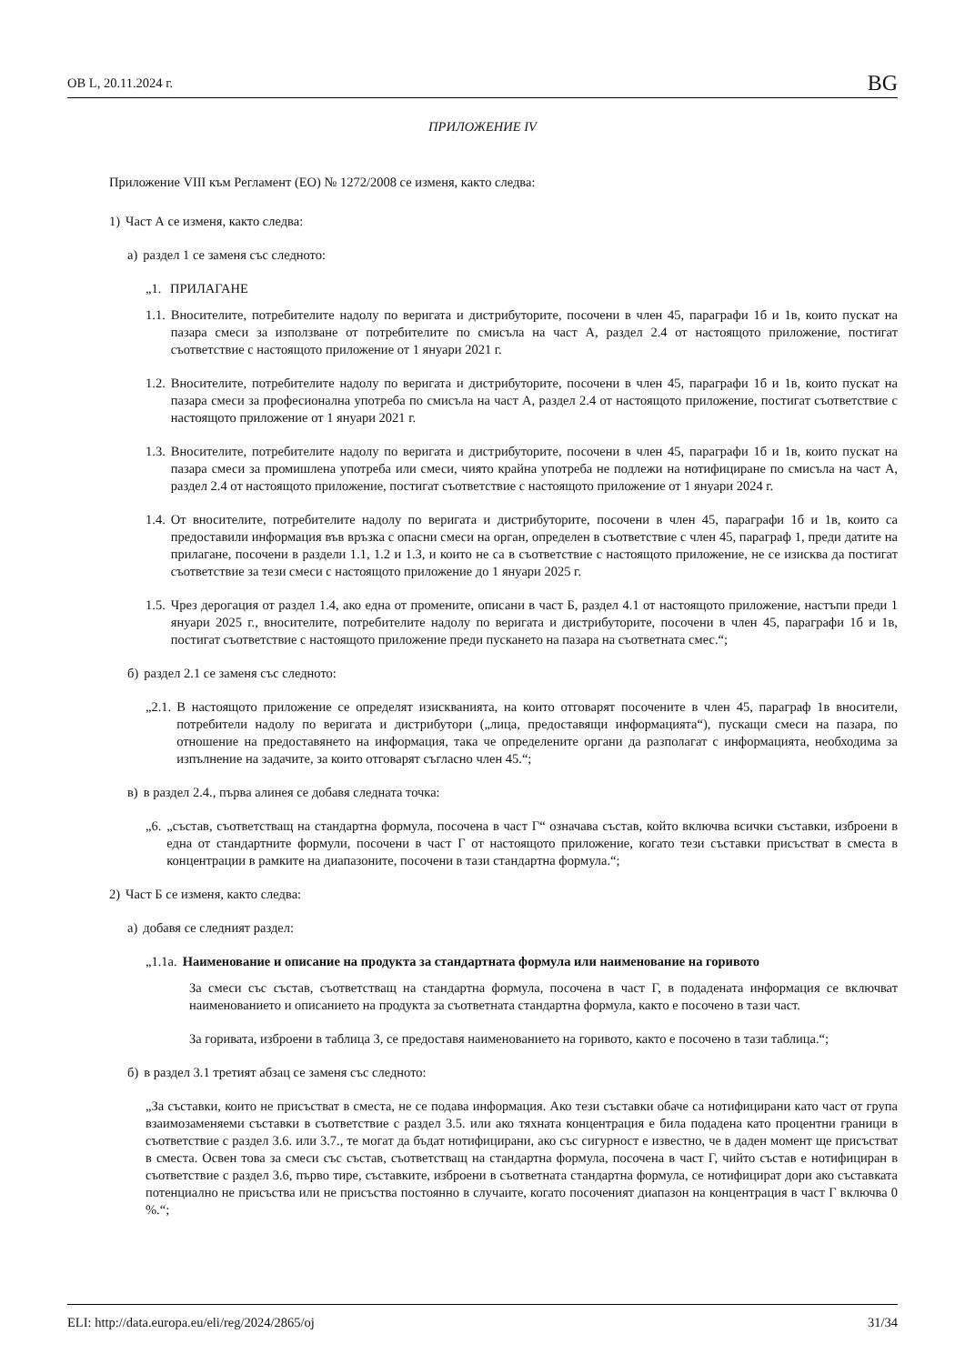ОВ L, 20.11.2024 г. BG
ПРИЛОЖЕНИЕ IV
Приложение VIII към Регламент (ЕО) № 1272/2008 се изменя, както следва:
1) Част А се изменя, както следва:
а) раздел 1 се заменя със следното:
„1. ПРИЛАГАНЕ
1.1. Вносителите, потребителите надолу по веригата и дистрибуторите, посочени в член 45, параграфи 1б и 1в, които пускат на пазара смеси за използване от потребителите по смисъла на част А, раздел 2.4 от настоящото приложение, постигат съответствие с настоящото приложение от 1 януари 2021 г.
1.2. Вносителите, потребителите надолу по веригата и дистрибуторите, посочени в член 45, параграфи 1б и 1в, които пускат на пазара смеси за професионална употреба по смисъла на част А, раздел 2.4 от настоящото приложение, постигат съответствие с настоящото приложение от 1 януари 2021 г.
1.3. Вносителите, потребителите надолу по веригата и дистрибуторите, посочени в член 45, параграфи 1б и 1в, които пускат на пазара смеси за промишлена употреба или смеси, чиято крайна употреба не подлежи на нотифициране по смисъла на част А, раздел 2.4 от настоящото приложение, постигат съответствие с настоящото приложение от 1 януари 2024 г.
1.4. От вносителите, потребителите надолу по веригата и дистрибуторите, посочени в член 45, параграфи 1б и 1в, които са предоставили информация във връзка с опасни смеси на орган, определен в съответствие с член 45, параграф 1, преди датите на прилагане, посочени в раздели 1.1, 1.2 и 1.3, и които не са в съответствие с настоящото приложение, не се изисква да постигат съответствие за тези смеси с настоящото приложение до 1 януари 2025 г.
1.5. Чрез дерогация от раздел 1.4, ако една от промените, описани в част Б, раздел 4.1 от настоящото приложение, настъпи преди 1 януари 2025 г., вносителите, потребителите надолу по веригата и дистрибуторите, посочени в член 45, параграфи 1б и 1в, постигат съответствие с настоящото приложение преди пускането на пазара на съответната смес.“;
б) раздел 2.1 се заменя със следното:
„2.1. В настоящото приложение се определят изискванията, на които отговарят посочените в член 45, параграф 1в вносители, потребители надолу по веригата и дистрибутори („лица, предоставящи информацията“), пускащи смеси на пазара, по отношение на предоставянето на информация, така че определените органи да разполагат с информацията, необходима за изпълнение на задачите, за които отговарят съгласно член 45.“;
в) в раздел 2.4., първа алинея се добавя следната точка:
„6. „състав, съответстващ на стандартна формула, посочена в част Г“ означава състав, който включва всички съставки, изброени в една от стандартните формули, посочени в част Г от настоящото приложение, когато тези съставки присъстват в сместа в концентрации в рамките на диапазоните, посочени в тази стандартна формула.“;
2) Част Б се изменя, както следва:
а) добавя се следният раздел:
„1.1а. Наименование и описание на продукта за стандартната формула или наименование на горивото
За смеси със състав, съответстващ на стандартна формула, посочена в част Г, в подадената информация се включват наименованието и описанието на продукта за съответната стандартна формула, както е посочено в тази част.
За горивата, изброени в таблица 3, се предоставя наименованието на горивото, както е посочено в тази таблица.“;
б) в раздел 3.1 третият абзац се заменя със следното:
„За съставки, които не присъстват в сместа, не се подава информация. Ако тези съставки обаче са нотифицирани като част от група взаимозаменяеми съставки в съответствие с раздел 3.5. или ако тяхната концентрация е била подадена като процентни граници в съответствие с раздел 3.6. или 3.7., те могат да бъдат нотифицирани, ако със сигурност е известно, че в даден момент ще присъстват в сместа. Освен това за смеси със състав, съответстващ на стандартна формула, посочена в част Г, чийто състав е нотифициран в съответствие с раздел 3.6, първо тире, съставките, изброени в съответната стандартна формула, се нотифицират дори ако съставката потенциално не присъства или не присъства постоянно в случаите, когато посоченият диапазон на концентрация в част Г включва 0 %.“;
ELI: http://data.europa.eu/eli/reg/2024/2865/oj 31/34